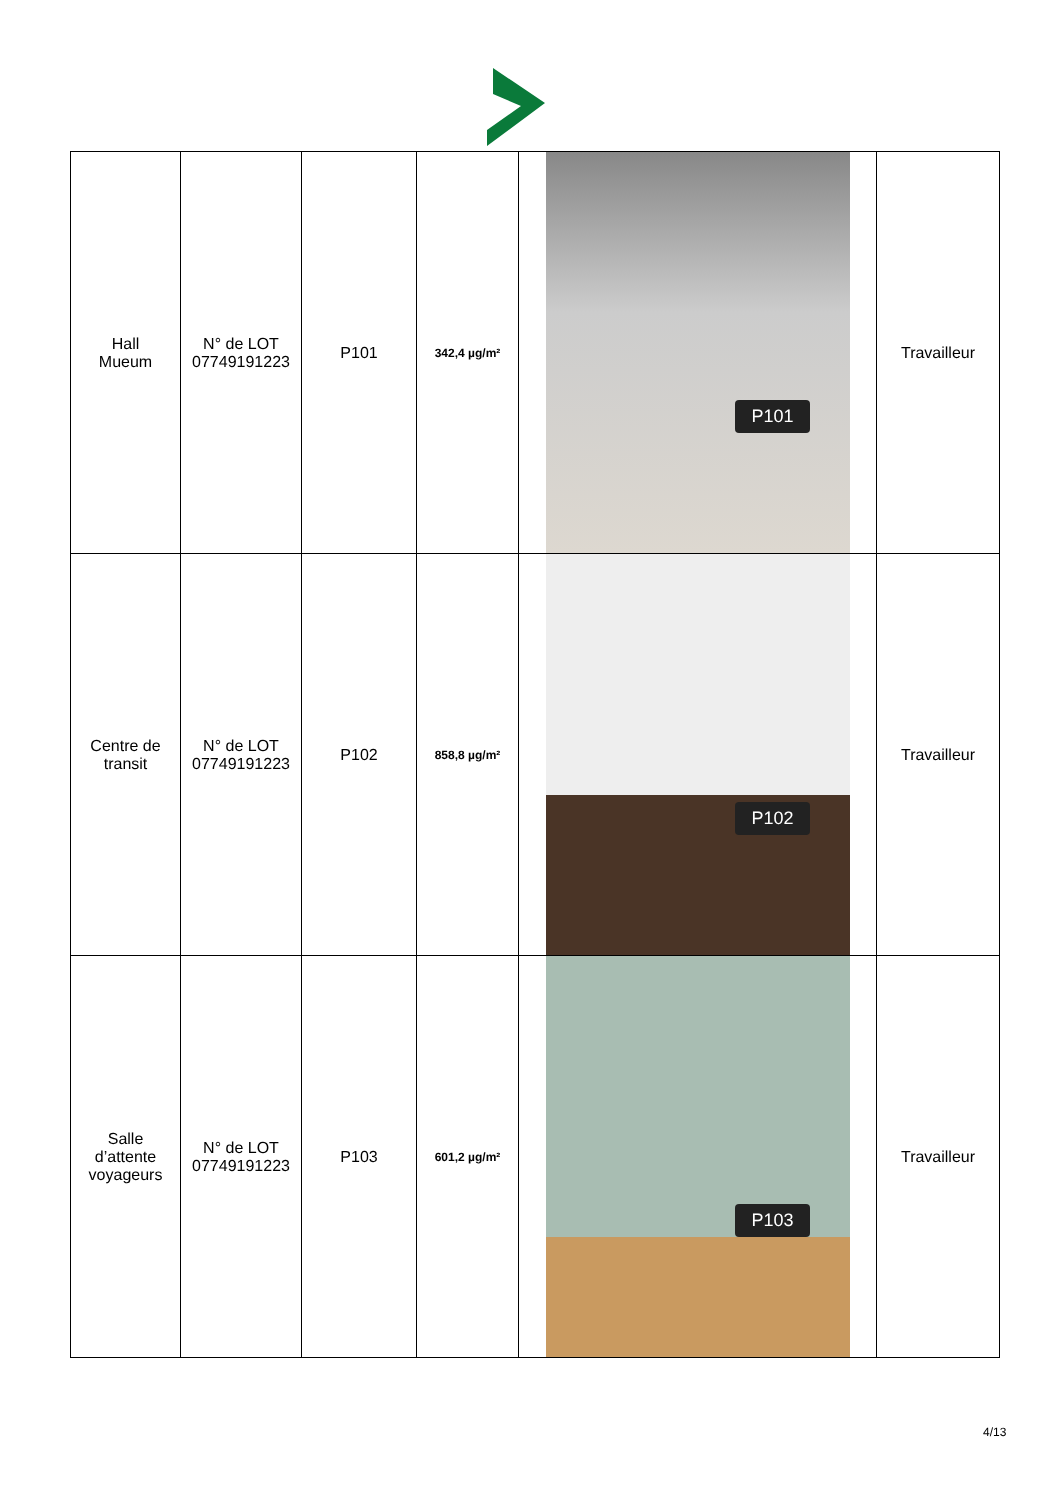| Hall Mueum | N° de LOT 07749191223 | P101 | 342,4 µg/m² | P101 | Travailleur |
| Centre de transit | N° de LOT 07749191223 | P102 | 858,8 µg/m² | P102 | Travailleur |
| Salle d’attente voyageurs | N° de LOT 07749191223 | P103 | 601,2 µg/m² | P103 | Travailleur |
4/13